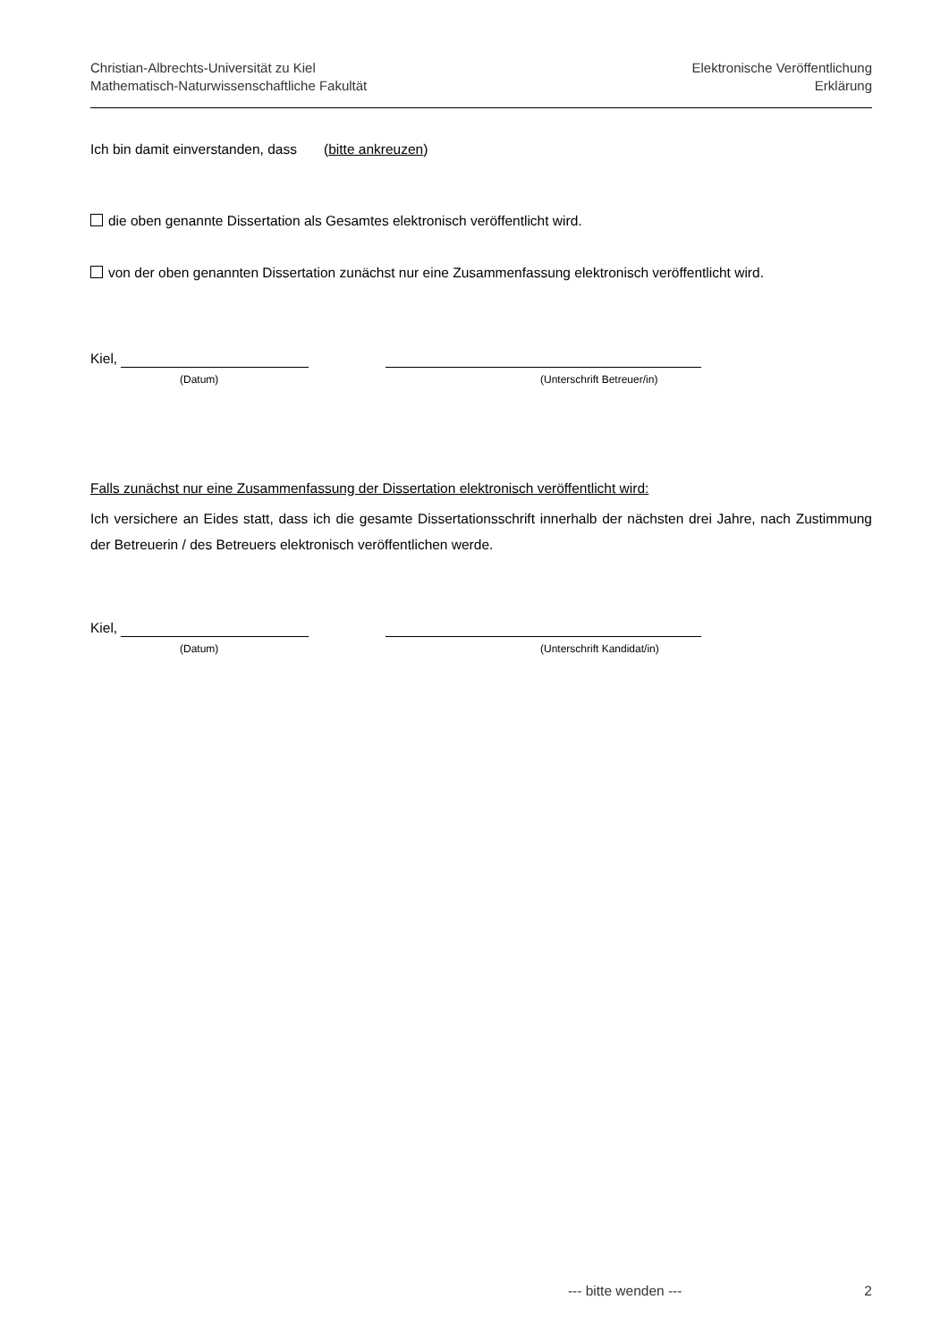Christian-Albrechts-Universität zu Kiel
Mathematisch-Naturwissenschaftliche Fakultät
Elektronische Veröffentlichung
Erklärung
Ich bin damit einverstanden, dass (bitte ankreuzen)
die oben genannte Dissertation als Gesamtes elektronisch veröffentlicht wird.
von der oben genannten Dissertation zunächst nur eine Zusammenfassung elektronisch veröffentlicht wird.
Kiel,
(Datum) (Unterschrift Betreuer/in)
Falls zunächst nur eine Zusammenfassung der Dissertation elektronisch veröffentlicht wird:
Ich versichere an Eides statt, dass ich die gesamte Dissertationsschrift innerhalb der nächsten drei Jahre, nach Zustimmung der Betreuerin / des Betreuers elektronisch veröffentlichen werde.
Kiel,
(Datum) (Unterschrift Kandidat/in)
--- bitte wenden --- 2